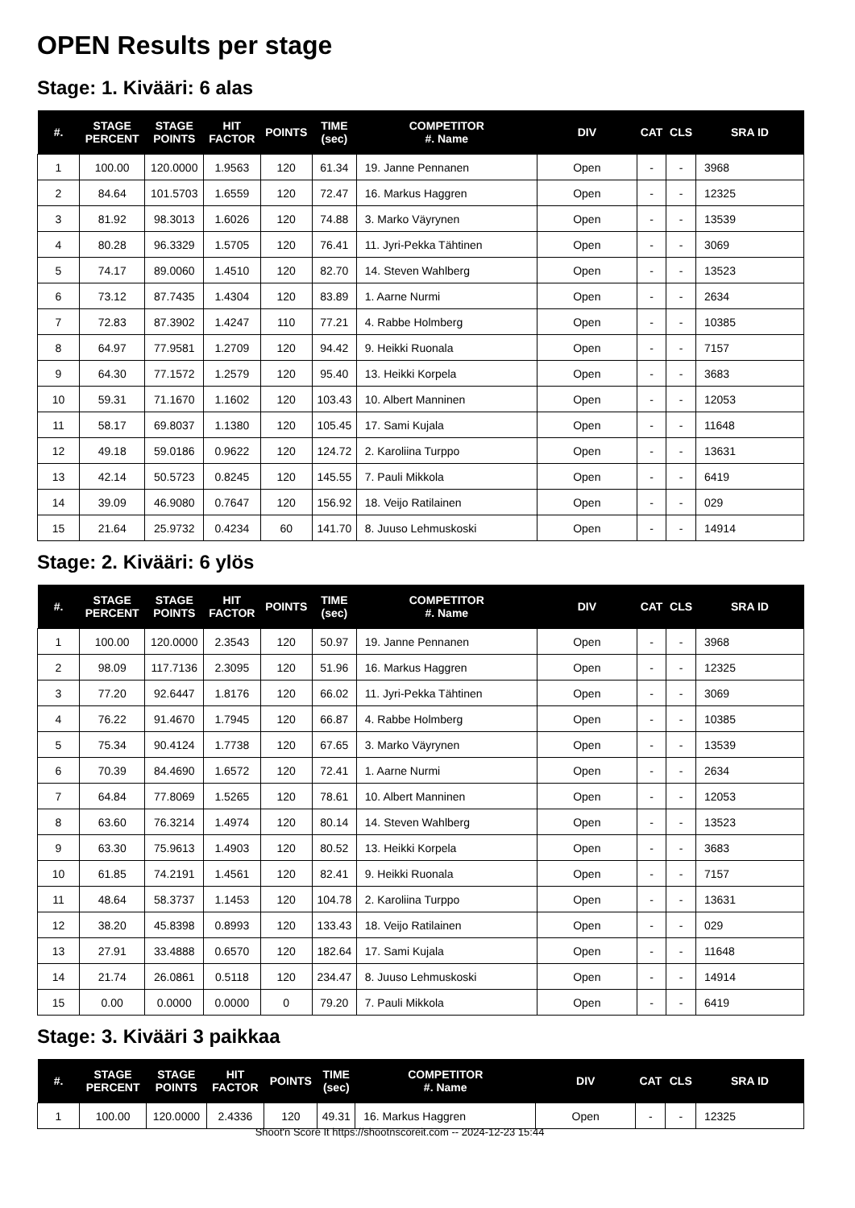OPEN Results per stage
Stage: 1. Kivääri: 6 alas
| #. | STAGE PERCENT | STAGE POINTS | HIT FACTOR | POINTS | TIME (sec) | COMPETITOR #. Name | DIV | CAT | CLS | SRA ID |
| --- | --- | --- | --- | --- | --- | --- | --- | --- | --- | --- |
| 1 | 100.00 | 120.0000 | 1.9563 | 120 | 61.34 | 19. Janne Pennanen | Open | - | - | 3968 |
| 2 | 84.64 | 101.5703 | 1.6559 | 120 | 72.47 | 16. Markus Haggren | Open | - | - | 12325 |
| 3 | 81.92 | 98.3013 | 1.6026 | 120 | 74.88 | 3. Marko Väyrynen | Open | - | - | 13539 |
| 4 | 80.28 | 96.3329 | 1.5705 | 120 | 76.41 | 11. Jyri-Pekka Tähtinen | Open | - | - | 3069 |
| 5 | 74.17 | 89.0060 | 1.4510 | 120 | 82.70 | 14. Steven Wahlberg | Open | - | - | 13523 |
| 6 | 73.12 | 87.7435 | 1.4304 | 120 | 83.89 | 1. Aarne Nurmi | Open | - | - | 2634 |
| 7 | 72.83 | 87.3902 | 1.4247 | 110 | 77.21 | 4. Rabbe Holmberg | Open | - | - | 10385 |
| 8 | 64.97 | 77.9581 | 1.2709 | 120 | 94.42 | 9. Heikki Ruonala | Open | - | - | 7157 |
| 9 | 64.30 | 77.1572 | 1.2579 | 120 | 95.40 | 13. Heikki Korpela | Open | - | - | 3683 |
| 10 | 59.31 | 71.1670 | 1.1602 | 120 | 103.43 | 10. Albert Manninen | Open | - | - | 12053 |
| 11 | 58.17 | 69.8037 | 1.1380 | 120 | 105.45 | 17. Sami Kujala | Open | - | - | 11648 |
| 12 | 49.18 | 59.0186 | 0.9622 | 120 | 124.72 | 2. Karoliina Turppo | Open | - | - | 13631 |
| 13 | 42.14 | 50.5723 | 0.8245 | 120 | 145.55 | 7. Pauli Mikkola | Open | - | - | 6419 |
| 14 | 39.09 | 46.9080 | 0.7647 | 120 | 156.92 | 18. Veijo Ratilainen | Open | - | - | 029 |
| 15 | 21.64 | 25.9732 | 0.4234 | 60 | 141.70 | 8. Juuso Lehmuskoski | Open | - | - | 14914 |
Stage: 2. Kivääri: 6 ylös
| #. | STAGE PERCENT | STAGE POINTS | HIT FACTOR | POINTS | TIME (sec) | COMPETITOR #. Name | DIV | CAT | CLS | SRA ID |
| --- | --- | --- | --- | --- | --- | --- | --- | --- | --- | --- |
| 1 | 100.00 | 120.0000 | 2.3543 | 120 | 50.97 | 19. Janne Pennanen | Open | - | - | 3968 |
| 2 | 98.09 | 117.7136 | 2.3095 | 120 | 51.96 | 16. Markus Haggren | Open | - | - | 12325 |
| 3 | 77.20 | 92.6447 | 1.8176 | 120 | 66.02 | 11. Jyri-Pekka Tähtinen | Open | - | - | 3069 |
| 4 | 76.22 | 91.4670 | 1.7945 | 120 | 66.87 | 4. Rabbe Holmberg | Open | - | - | 10385 |
| 5 | 75.34 | 90.4124 | 1.7738 | 120 | 67.65 | 3. Marko Väyrynen | Open | - | - | 13539 |
| 6 | 70.39 | 84.4690 | 1.6572 | 120 | 72.41 | 1. Aarne Nurmi | Open | - | - | 2634 |
| 7 | 64.84 | 77.8069 | 1.5265 | 120 | 78.61 | 10. Albert Manninen | Open | - | - | 12053 |
| 8 | 63.60 | 76.3214 | 1.4974 | 120 | 80.14 | 14. Steven Wahlberg | Open | - | - | 13523 |
| 9 | 63.30 | 75.9613 | 1.4903 | 120 | 80.52 | 13. Heikki Korpela | Open | - | - | 3683 |
| 10 | 61.85 | 74.2191 | 1.4561 | 120 | 82.41 | 9. Heikki Ruonala | Open | - | - | 7157 |
| 11 | 48.64 | 58.3737 | 1.1453 | 120 | 104.78 | 2. Karoliina Turppo | Open | - | - | 13631 |
| 12 | 38.20 | 45.8398 | 0.8993 | 120 | 133.43 | 18. Veijo Ratilainen | Open | - | - | 029 |
| 13 | 27.91 | 33.4888 | 0.6570 | 120 | 182.64 | 17. Sami Kujala | Open | - | - | 11648 |
| 14 | 21.74 | 26.0861 | 0.5118 | 120 | 234.47 | 8. Juuso Lehmuskoski | Open | - | - | 14914 |
| 15 | 0.00 | 0.0000 | 0.0000 | 0 | 79.20 | 7. Pauli Mikkola | Open | - | - | 6419 |
Stage: 3. Kivääri 3 paikkaa
| #. | STAGE PERCENT | STAGE POINTS | HIT FACTOR | POINTS | TIME (sec) | COMPETITOR #. Name | DIV | CAT | CLS | SRA ID |
| --- | --- | --- | --- | --- | --- | --- | --- | --- | --- | --- |
| 1 | 100.00 | 120.0000 | 2.4336 | 120 | 49.31 | 16. Markus Haggren | Open | - | - | 12325 |
Shoot'n Score It https://shootnscoreit.com -- 2024-12-23 15:44